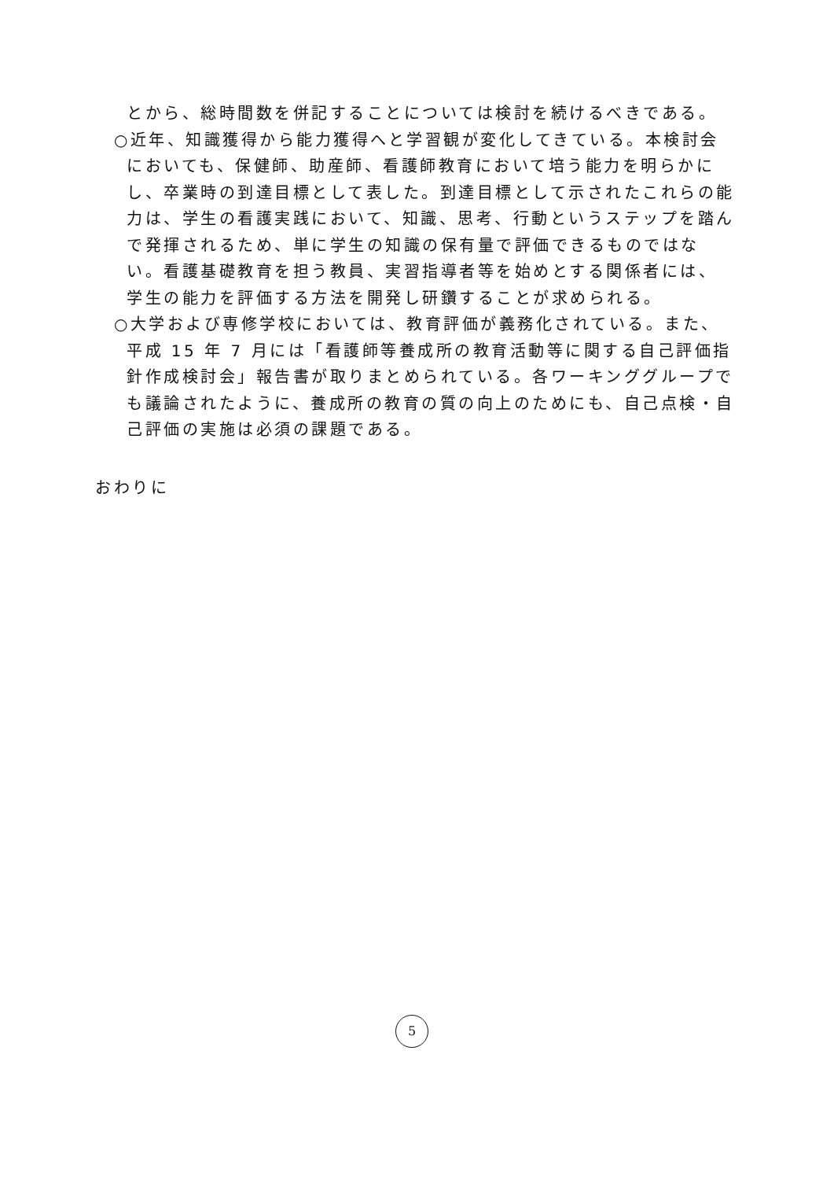とから、総時間数を併記することについては検討を続けるべきである。
○近年、知識獲得から能力獲得へと学習観が変化してきている。本検討会においても、保健師、助産師、看護師教育において培う能力を明らかにし、卒業時の到達目標として表した。到達目標として示されたこれらの能力は、学生の看護実践において、知識、思考、行動というステップを踏んで発揮されるため、単に学生の知識の保有量で評価できるものではない。看護基礎教育を担う教員、実習指導者等を始めとする関係者には、学生の能力を評価する方法を開発し研鑽することが求められる。
○大学および専修学校においては、教育評価が義務化されている。また、平成 15 年 7 月には「看護師等養成所の教育活動等に関する自己評価指針作成検討会」報告書が取りまとめられている。各ワーキンググループでも議論されたように、養成所の教育の質の向上のためにも、自己点検・自己評価の実施は必須の課題である。
おわりに
5